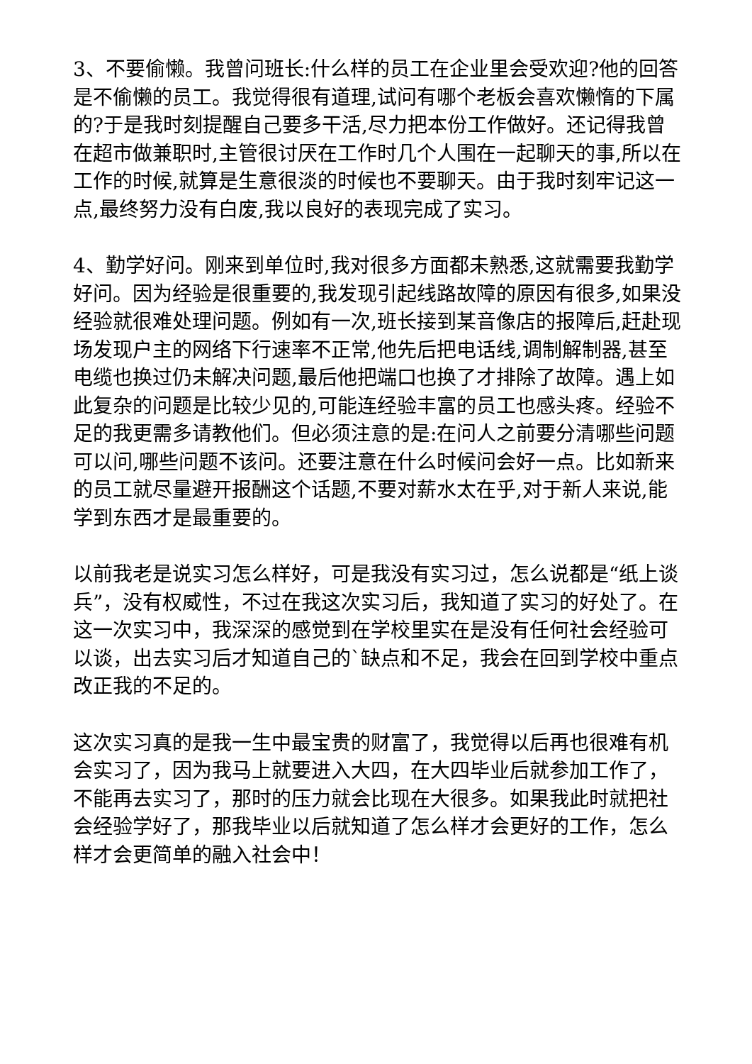3、不要偷懒。我曾问班长:什么样的员工在企业里会受欢迎?他的回答是不偷懒的员工。我觉得很有道理,试问有哪个老板会喜欢懒惰的下属的?于是我时刻提醒自己要多干活,尽力把本份工作做好。还记得我曾在超市做兼职时,主管很讨厌在工作时几个人围在一起聊天的事,所以在工作的时候,就算是生意很淡的时候也不要聊天。由于我时刻牢记这一点,最终努力没有白废,我以良好的表现完成了实习。
4、勤学好问。刚来到单位时,我对很多方面都未熟悉,这就需要我勤学好问。因为经验是很重要的,我发现引起线路故障的原因有很多,如果没经验就很难处理问题。例如有一次,班长接到某音像店的报障后,赶赴现场发现户主的网络下行速率不正常,他先后把电话线,调制解制器,甚至电缆也换过仍未解决问题,最后他把端口也换了才排除了故障。遇上如此复杂的问题是比较少见的,可能连经验丰富的员工也感头疼。经验不足的我更需多请教他们。但必须注意的是:在问人之前要分清哪些问题可以问,哪些问题不该问。还要注意在什么时候问会好一点。比如新来的员工就尽量避开报酬这个话题,不要对薪水太在乎,对于新人来说,能学到东西才是最重要的。
以前我老是说实习怎么样好，可是我没有实习过，怎么说都是“纸上谈兵”，没有权威性，不过在我这次实习后，我知道了实习的好处了。在这一次实习中，我深深的感觉到在学校里实在是没有任何社会经验可以谈，出去实习后才知道自己的`缺点和不足，我会在回到学校中重点改正我的不足的。
这次实习真的是我一生中最宝贵的财富了，我觉得以后再也很难有机会实习了，因为我马上就要进入大四，在大四毕业后就参加工作了，不能再去实习了，那时的压力就会比现在大很多。如果我此时就把社会经验学好了，那我毕业以后就知道了怎么样才会更好的工作，怎么样才会更简单的融入社会中！